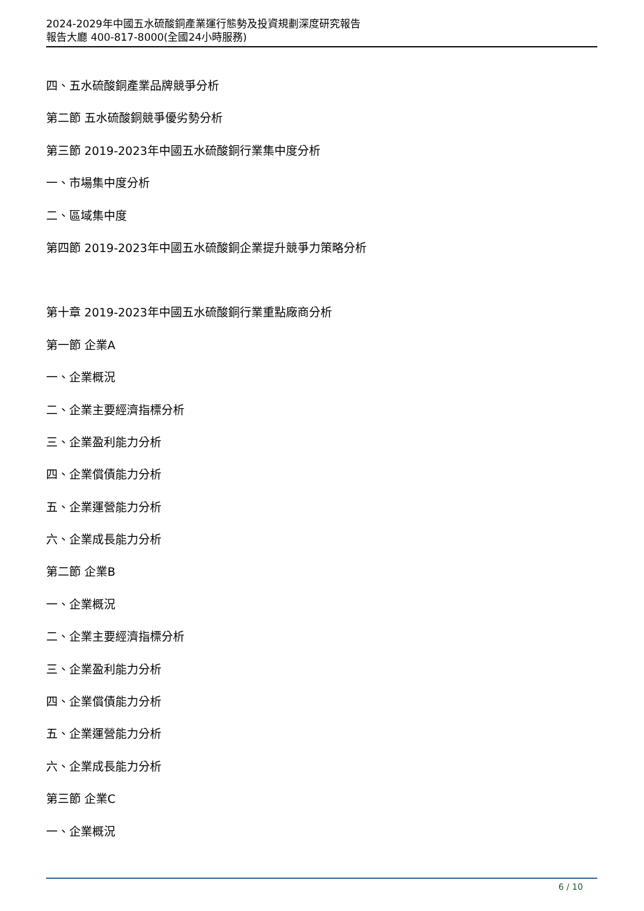2024-2029年中國五水硫酸銅產業運行態勢及投資規劃深度研究報告
報告大廳 400-817-8000(全國24小時服務)
四、五水硫酸銅產業品牌競爭分析
第二節 五水硫酸銅競爭優劣勢分析
第三節 2019-2023年中國五水硫酸銅行業集中度分析
一、市場集中度分析
二、區域集中度
第四節 2019-2023年中國五水硫酸銅企業提升競爭力策略分析
第十章 2019-2023年中國五水硫酸銅行業重點廠商分析
第一節 企業A
一、企業概況
二、企業主要經濟指標分析
三、企業盈利能力分析
四、企業償債能力分析
五、企業運營能力分析
六、企業成長能力分析
第二節 企業B
一、企業概況
二、企業主要經濟指標分析
三、企業盈利能力分析
四、企業償債能力分析
五、企業運營能力分析
六、企業成長能力分析
第三節 企業C
一、企業概況
6 / 10